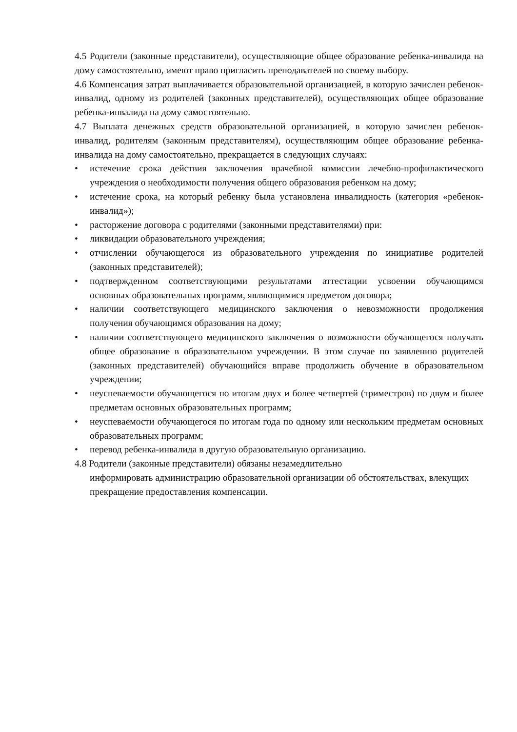4.5 Родители (законные представители), осуществляющие общее образование ребенка-инвалида на дому самостоятельно, имеют право пригласить преподавателей по своему выбору.
4.6 Компенсация затрат выплачивается образовательной организацией, в которую зачислен ребенок-инвалид, одному из родителей (законных представителей), осуществляющих общее образование ребенка-инвалида на дому самостоятельно.
4.7 Выплата денежных средств образовательной организацией, в которую зачислен ребенок-инвалид, родителям (законным представителям), осуществляющим общее образование ребенка-инвалида на дому самостоятельно, прекращается в следующих случаях:
• истечение срока действия заключения врачебной комиссии лечебно-профилактического учреждения о необходимости получения общего образования ребенком на дому;
• истечение срока, на который ребенку была установлена инвалидность (категория «ребенок-инвалид»);
• расторжение договора с родителями (законными представителями) при:
• ликвидации образовательного учреждения;
• отчислении обучающегося из образовательного учреждения по инициативе родителей (законных представителей);
• подтвержденном соответствующими результатами аттестации усвоении обучающимся основных образовательных программ, являющимися предметом договора;
• наличии соответствующего медицинского заключения о невозможности продолжения получения обучающимся образования на дому;
• наличии соответствующего медицинского заключения о возможности обучающегося получать общее образование в образовательном учреждении. В этом случае по заявлению родителей (законных представителей) обучающийся вправе продолжить обучение в образовательном учреждении;
• неуспеваемости обучающегося по итогам двух и более четвертей (триместров) по двум и более предметам основных образовательных программ;
• неуспеваемости обучающегося по итогам года по одному или нескольким предметам основных образовательных программ;
• перевод ребенка-инвалида в другую образовательную организацию.
4.8 Родители (законные представители) обязаны незамедлительно
информировать администрацию образовательной организации об обстоятельствах, влекущих прекращение предоставления компенсации.